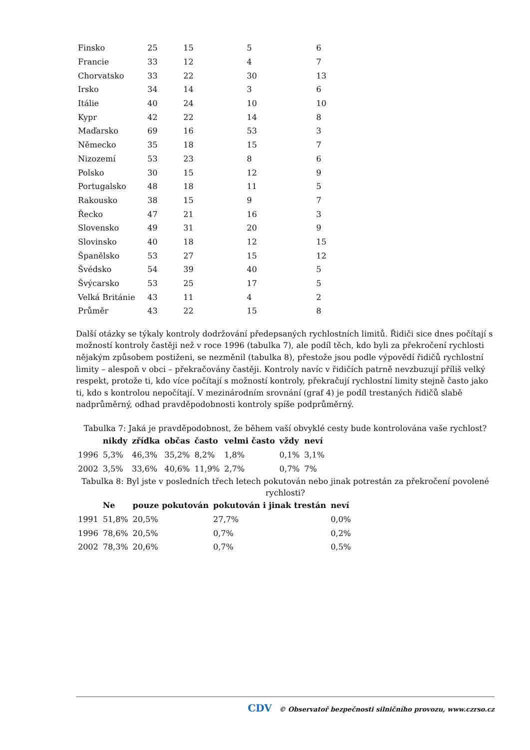| Finsko | 25 | 15 | 5 | 6 |
| Francie | 33 | 12 | 4 | 7 |
| Chorvatsko | 33 | 22 | 30 | 13 |
| Irsko | 34 | 14 | 3 | 6 |
| Itálie | 40 | 24 | 10 | 10 |
| Kypr | 42 | 22 | 14 | 8 |
| Maďarsko | 69 | 16 | 53 | 3 |
| Německo | 35 | 18 | 15 | 7 |
| Nizozemí | 53 | 23 | 8 | 6 |
| Polsko | 30 | 15 | 12 | 9 |
| Portugalsko | 48 | 18 | 11 | 5 |
| Rakousko | 38 | 15 | 9 | 7 |
| Řecko | 47 | 21 | 16 | 3 |
| Slovensko | 49 | 31 | 20 | 9 |
| Slovinsko | 40 | 18 | 12 | 15 |
| Španělsko | 53 | 27 | 15 | 12 |
| Švédsko | 54 | 39 | 40 | 5 |
| Švýcarsko | 53 | 25 | 17 | 5 |
| Velká Británie | 43 | 11 | 4 | 2 |
| Průměr | 43 | 22 | 15 | 8 |
Další otázky se týkaly kontroly dodržování předepsaných rychlostních limitů. Řidiči sice dnes počítají s možností kontroly častěji než v roce 1996 (tabulka 7), ale podíl těch, kdo byli za překročení rychlosti nějakým způsobem postiženi, se nezměnil (tabulka 8), přestože jsou podle výpovědí řidičů rychlostní limity – alespoň v obci – překračovány častěji. Kontroly navíc v řidičích patrně nevzbuzují příliš velký respekt, protože ti, kdo více počítají s možností kontroly, překračují rychlostní limity stejně často jako ti, kdo s kontrolou nepočítají. V mezinárodním srovnání (graf 4) je podíl trestaných řidičů slabě nadprůměrný, odhad pravděpodobnosti kontroly spíše podprůměrný.
Tabulka 7: Jaká je pravděpodobnost, že během vaší obvyklé cesty bude kontrolována vaše rychlost?
| | nikdy | zřídka | občas | často | velmi často | vždy | neví |
| --- | --- | --- | --- | --- | --- | --- | --- |
| 1996 | 5,3% | 46,3% | 35,2% | 8,2% | 1,8% | 0,1% | 3,1% |
| 2002 | 3,5% | 33,6% | 40,6% | 11,9% | 2,7% | 0,7% | 7% |
Tabulka 8: Byl jste v posledních třech letech pokutován nebo jinak potrestán za překročení povolené rychlosti?
| | Ne | pouze pokutován | pokutován i jinak trestán | neví |
| --- | --- | --- | --- | --- |
| 1991 | 51,8% | 20,5% | 27,7% | 0,0% |
| 1996 | 78,6% | 20,5% | 0,7% | 0,2% |
| 2002 | 78,3% | 20,6% | 0,7% | 0,5% |
CDV © Observatoř bezpečnosti silničního provozu, www.czrso.cz